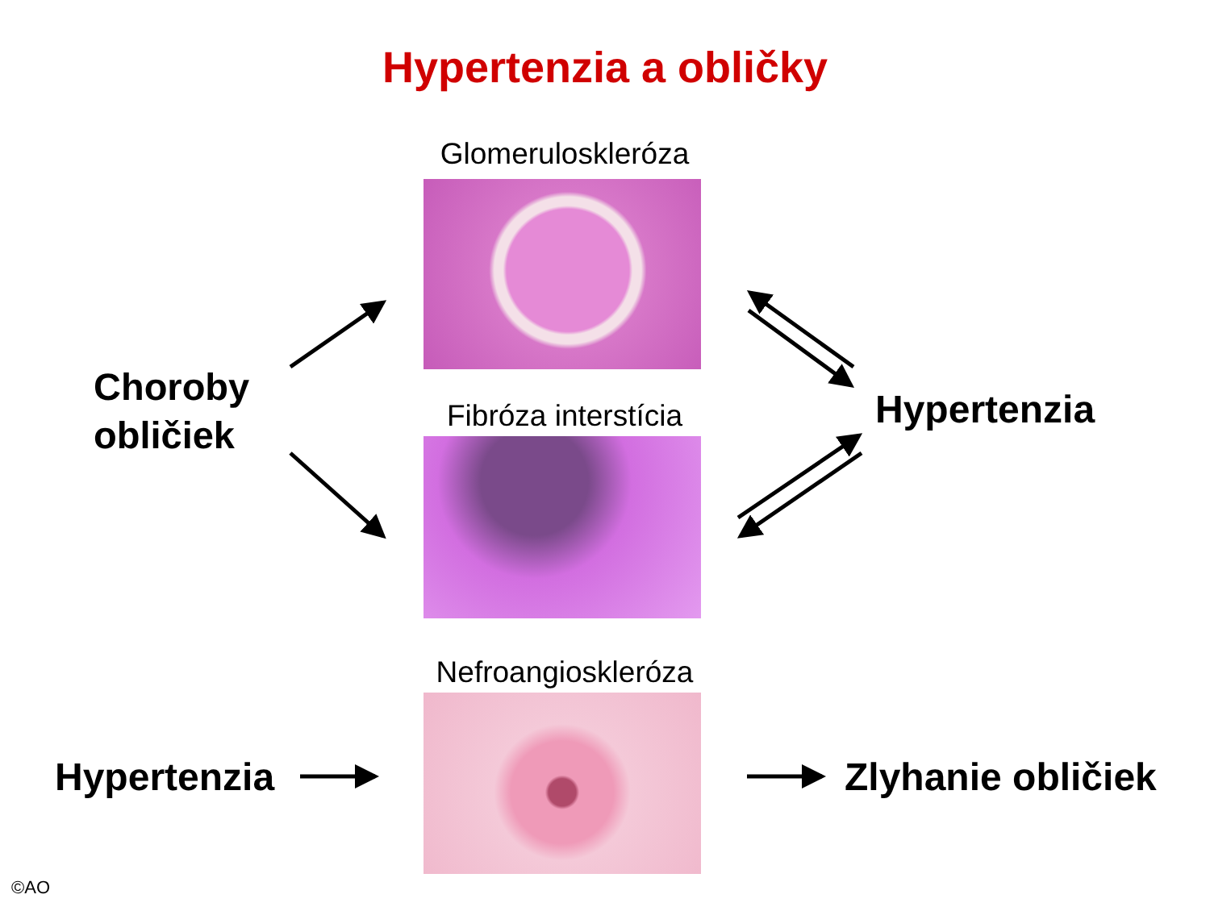Hypertenzia a obličky
Glomeruloskleróza
Fibróza interstícia
Nefroangioskleróza
Choroby
obličiek
Hypertenzia
Hypertenzia Zlyhanie obličiek
©AO